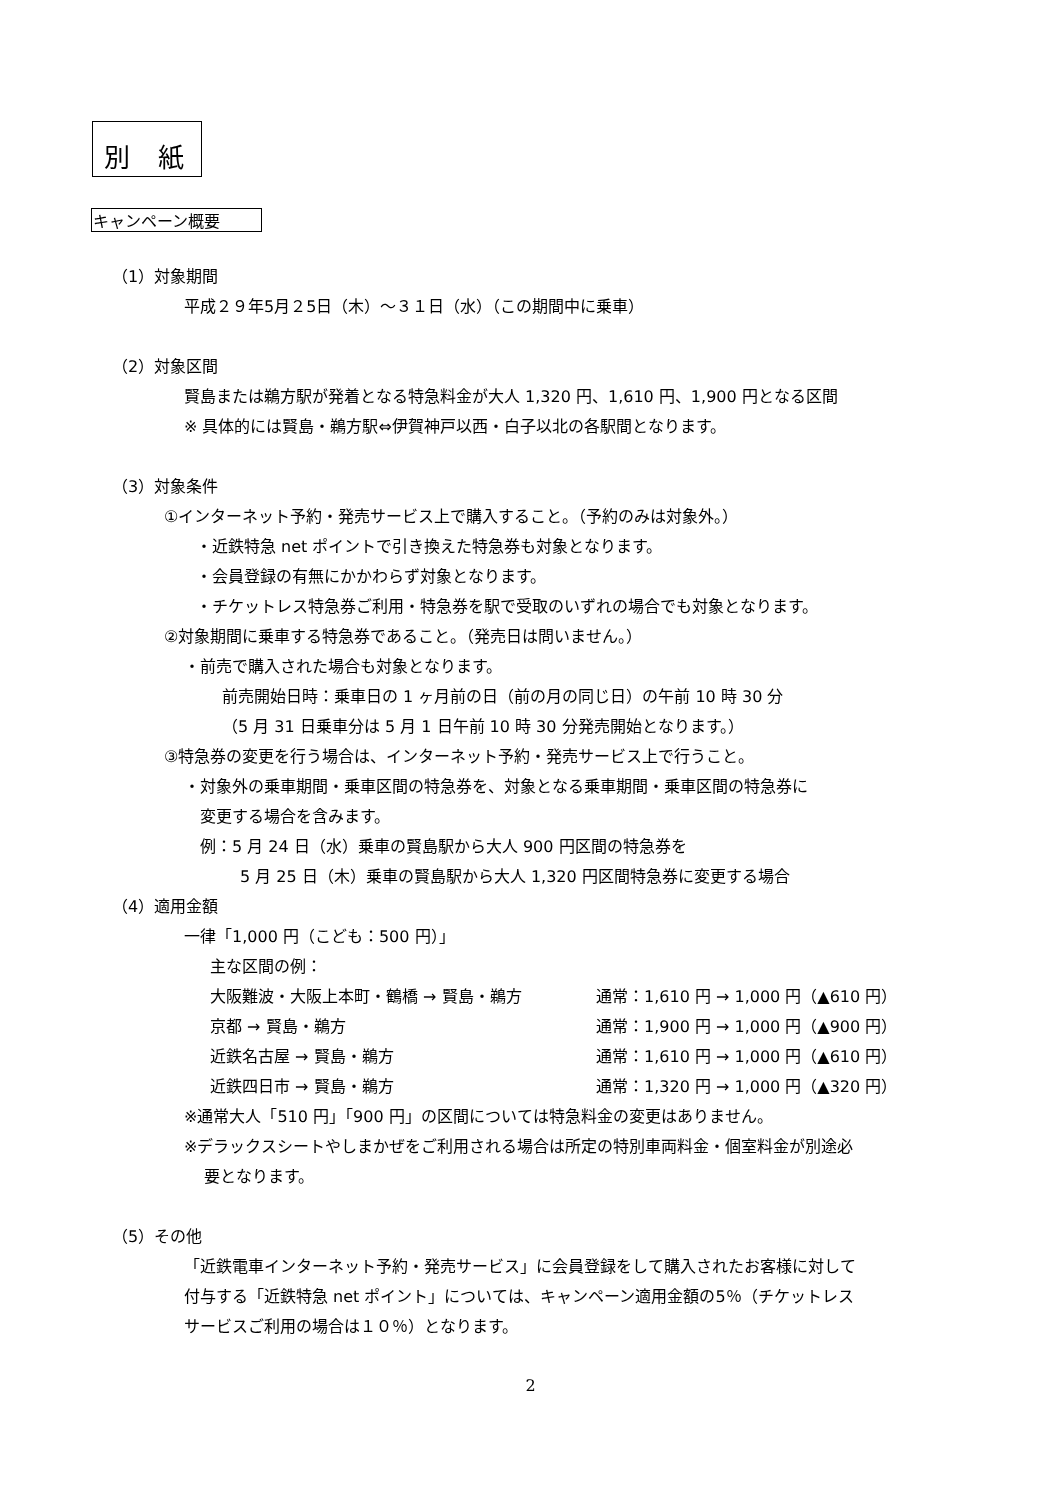別 紙
キャンペーン概要
（1）対象期間
平成２９年5月２5日（木）～３１日（水）（この期間中に乗車）
（2）対象区間
賢島または鵜方駅が発着となる特急料金が大人 1,320 円、1,610 円、1,900 円となる区間
※ 具体的には賢島・鵜方駅⇔伊賀神戸以西・白子以北の各駅間となります。
（3）対象条件
①インターネット予約・発売サービス上で購入すること。（予約のみは対象外。）
・近鉄特急 net ポイントで引き換えた特急券も対象となります。
・会員登録の有無にかかわらず対象となります。
・チケットレス特急券ご利用・特急券を駅で受取のいずれの場合でも対象となります。
②対象期間に乗車する特急券であること。（発売日は問いません。）
・前売で購入された場合も対象となります。
前売開始日時：乗車日の 1 ヶ月前の日（前の月の同じ日）の午前 10 時 30 分
（5 月 31 日乗車分は 5 月 1 日午前 10 時 30 分発売開始となります。）
③特急券の変更を行う場合は、インターネット予約・発売サービス上で行うこと。
・対象外の乗車期間・乗車区間の特急券を、対象となる乗車期間・乗車区間の特急券に
変更する場合を含みます。
例：5 月 24 日（水）乗車の賢島駅から大人 900 円区間の特急券を
5 月 25 日（木）乗車の賢島駅から大人 1,320 円区間特急券に変更する場合
（4）適用金額
一律「1,000 円（こども：500 円）」
主な区間の例：
大阪難波・大阪上本町・鶴橋 → 賢島・鵜方 通常：1,610 円 → 1,000 円（▲610 円）
京都 → 賢島・鵜方 通常：1,900 円 → 1,000 円（▲900 円）
近鉄名古屋 → 賢島・鵜方 通常：1,610 円 → 1,000 円（▲610 円）
近鉄四日市 → 賢島・鵜方 通常：1,320 円 → 1,000 円（▲320 円）
※通常大人「510 円」「900 円」の区間については特急料金の変更はありません。
※デラックスシートやしまかぜをご利用される場合は所定の特別車両料金・個室料金が別途必
要となります。
（5）その他
「近鉄電車インターネット予約・発売サービス」に会員登録をして購入されたお客様に対して
付与する「近鉄特急 net ポイント」については、キャンペーン適用金額の5％（チケットレス
サービスご利用の場合は１０％）となります。
2